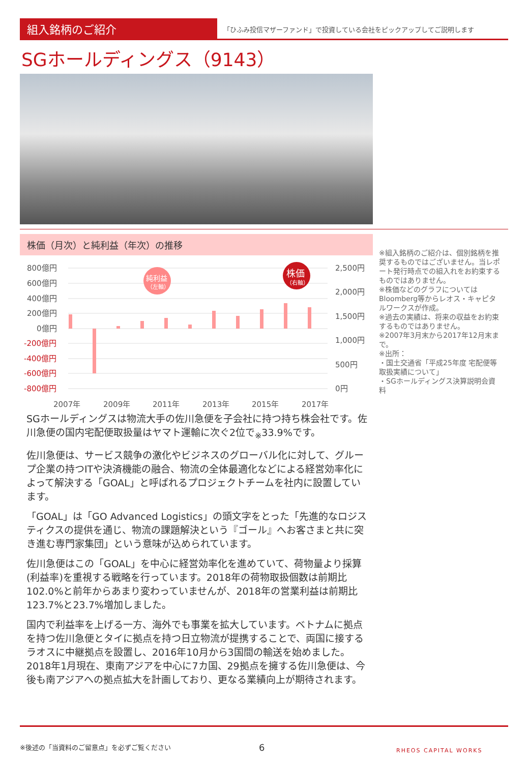組入銘柄のご紹介
「ひふみ投信マザーファンド」で投資している会社をピックアップしてご説明します
SGホールディングス（9143）
株価（月次）と純利益（年次）の推移
800億円
600億円
400億円
200億円
0億円
-200億円
-400億円
-600億円
-800億円
2,500円
2,000円
1,500円
1,000円
500円
0円
2007年
2009年
2011年
2013年
2015年
2017年
純利益
（左軸）
株価
（右軸）
※組入銘柄のご紹介は、個別銘柄を推奨するものではございません。当レポート発行時点での組入れをお約束するものではありません。
※株価などのグラフについてはBloomberg等からレオス・キャピタルワークスが作成。
※過去の実績は、将来の収益をお約束するものではありません。
※2007年3月末から2017年12月末まで。
※出所：
・国土交通省「平成25年度 宅配便等取扱実績について」
・SGホールディングス決算説明会資料
SGホールディングスは物流大手の佐川急便を子会社に持つ持ち株会社です。佐川急便の国内宅配便取扱量はヤマト運輸に次ぐ2位で<sub>※</sub>33.9%です。
佐川急便は、サービス競争の激化やビジネスのグローバル化に対して、グループ企業の持つITや決済機能の融合、物流の全体最適化などによる経営効率化によって解決する「GOAL」と呼ばれるプロジェクトチームを社内に設置しています。
「GOAL」は「GO Advanced Logistics」の頭文字をとった「先進的なロジスティクスの提供を通じ、物流の課題解決という『ゴール』へお客さまと共に突き進む専門家集団」という意味が込められています。
佐川急便はこの「GOAL」を中心に経営効率化を進めていて、荷物量より採算(利益率)を重視する戦略を行っています。2018年の荷物取扱個数は前期比102.0%と前年からあまり変わっていませんが、2018年の営業利益は前期比123.7%と23.7%増加しました。
国内で利益率を上げる一方、海外でも事業を拡大しています。ベトナムに拠点を持つ佐川急便とタイに拠点を持つ日立物流が提携することで、両国に接するラオスに中継拠点を設置し、2016年10月から3国間の輸送を始めました。2018年1月現在、東南アジアを中心に7カ国、29拠点を擁する佐川急便は、今後も南アジアへの拠点拡大を計画しており、更なる業績向上が期待されます。
※後述の「当資料のご留意点」を必ずご覧ください 6 RHEOS CAPITAL WORKS